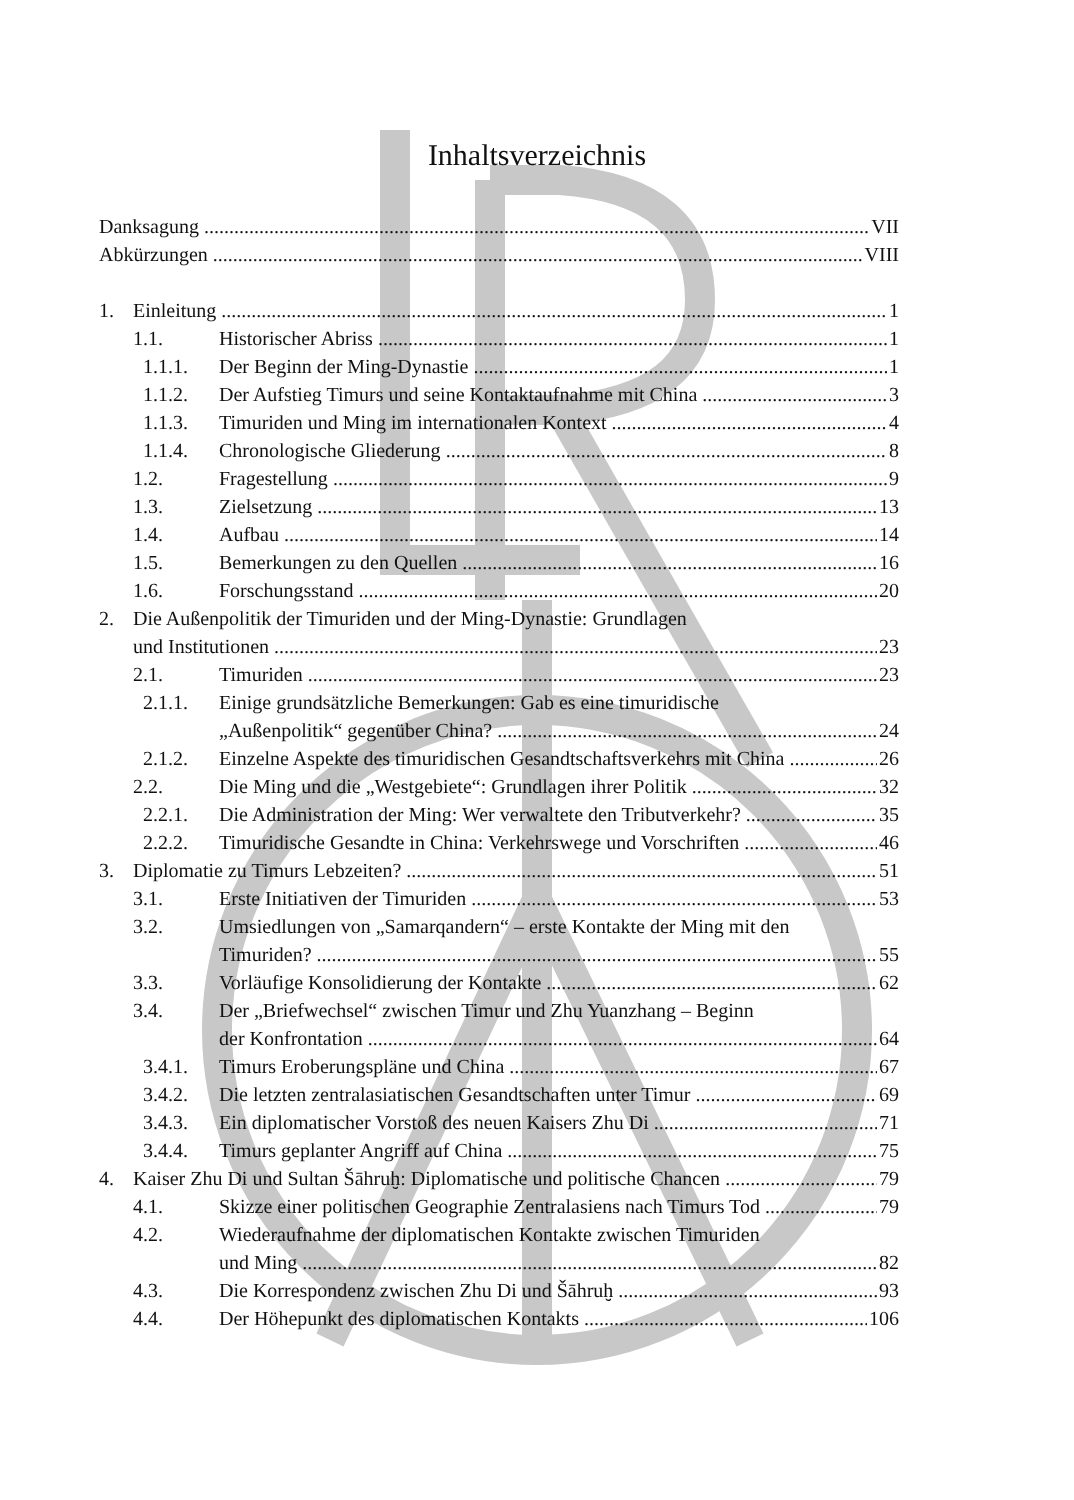Inhaltsverzeichnis
Danksagung VII
Abkürzungen VIII
1. Einleitung 1
1.1. Historischer Abriss 1
1.1.1. Der Beginn der Ming-Dynastie 1
1.1.2. Der Aufstieg Timurs und seine Kontaktaufnahme mit China 3
1.1.3. Timuriden und Ming im internationalen Kontext 4
1.1.4. Chronologische Gliederung 8
1.2. Fragestellung 9
1.3. Zielsetzung 13
1.4. Aufbau 14
1.5. Bemerkungen zu den Quellen 16
1.6. Forschungsstand 20
2. Die Außenpolitik der Timuriden und der Ming-Dynastie: Grundlagen
und Institutionen 23
2.1. Timuriden 23
2.1.1. Einige grundsätzliche Bemerkungen: Gab es eine timuridische
„Außenpolitik“ gegenüber China? 24
2.1.2. Einzelne Aspekte des timuridischen Gesandtschaftsverkehrs mit China 26
2.2. Die Ming und die „Westgebiete“: Grundlagen ihrer Politik 32
2.2.1. Die Administration der Ming: Wer verwaltete den Tributverkehr? 35
2.2.2. Timuridische Gesandte in China: Verkehrswege und Vorschriften 46
3. Diplomatie zu Timurs Lebzeiten? 51
3.1. Erste Initiativen der Timuriden 53
3.2. Umsiedlungen von „Samarqandern“ – erste Kontakte der Ming mit den
Timuriden? 55
3.3. Vorläufige Konsolidierung der Kontakte 62
3.4. Der „Briefwechsel“ zwischen Timur und Zhu Yuanzhang – Beginn
der Konfrontation 64
3.4.1. Timurs Eroberungspläne und China 67
3.4.2. Die letzten zentralasiatischen Gesandtschaften unter Timur 69
3.4.3. Ein diplomatischer Vorstoß des neuen Kaisers Zhu Di 71
3.4.4. Timurs geplanter Angriff auf China 75
4. Kaiser Zhu Di und Sultan Šāhruḫ: Diplomatische und politische Chancen 79
4.1. Skizze einer politischen Geographie Zentralasiens nach Timurs Tod 79
4.2. Wiederaufnahme der diplomatischen Kontakte zwischen Timuriden
und Ming 82
4.3. Die Korrespondenz zwischen Zhu Di und Šāhruḫ 93
4.4. Der Höhepunkt des diplomatischen Kontakts 106